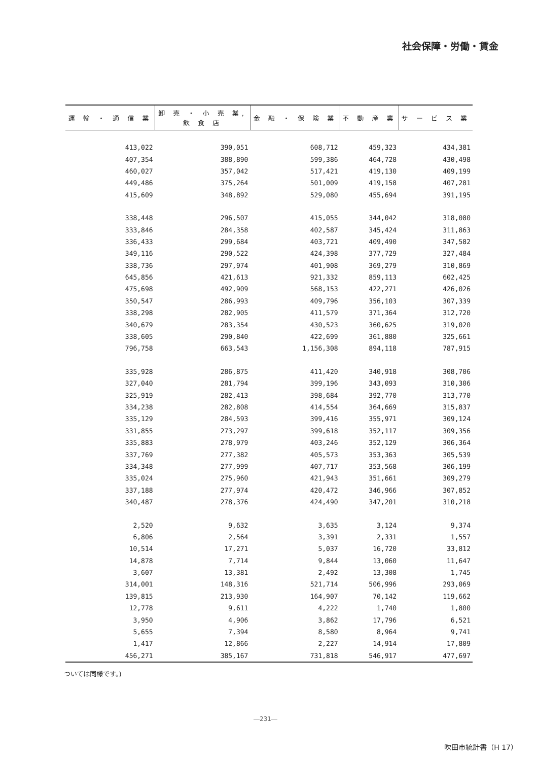社会保障・労働・賃金
| 運 輸 ・ 通 信 業 | 卸 売 ・ 小 売 業, 飲 食 店 | 金 融 ・ 保 険 業 | 不 動 産 業 | サ ー ビ ス 業 |
| --- | --- | --- | --- | --- |
| 413,022 | 390,051 | 608,712 | 459,323 | 434,381 |
| 407,354 | 388,890 | 599,386 | 464,728 | 430,498 |
| 460,027 | 357,042 | 517,421 | 419,130 | 409,199 |
| 449,486 | 375,264 | 501,009 | 419,158 | 407,281 |
| 415,609 | 348,892 | 529,080 | 455,694 | 391,195 |
| 338,448 | 296,507 | 415,055 | 344,042 | 318,080 |
| 333,846 | 284,358 | 402,587 | 345,424 | 311,863 |
| 336,433 | 299,684 | 403,721 | 409,490 | 347,582 |
| 349,116 | 290,522 | 424,398 | 377,729 | 327,484 |
| 338,736 | 297,974 | 401,908 | 369,279 | 310,869 |
| 645,856 | 421,613 | 921,332 | 859,113 | 602,425 |
| 475,698 | 492,909 | 568,153 | 422,271 | 426,026 |
| 350,547 | 286,993 | 409,796 | 356,103 | 307,339 |
| 338,298 | 282,905 | 411,579 | 371,364 | 312,720 |
| 340,679 | 283,354 | 430,523 | 360,625 | 319,020 |
| 338,605 | 290,840 | 422,699 | 361,880 | 325,661 |
| 796,758 | 663,543 | 1,156,308 | 894,118 | 787,915 |
| 335,928 | 286,875 | 411,420 | 340,918 | 308,706 |
| 327,040 | 281,794 | 399,196 | 343,093 | 310,306 |
| 325,919 | 282,413 | 398,684 | 392,770 | 313,770 |
| 334,238 | 282,808 | 414,554 | 364,669 | 315,837 |
| 335,129 | 284,593 | 399,416 | 355,971 | 309,124 |
| 331,855 | 273,297 | 399,618 | 352,117 | 309,356 |
| 335,883 | 278,979 | 403,246 | 352,129 | 306,364 |
| 337,769 | 277,382 | 405,573 | 353,363 | 305,539 |
| 334,348 | 277,999 | 407,717 | 353,568 | 306,199 |
| 335,024 | 275,960 | 421,943 | 351,661 | 309,279 |
| 337,188 | 277,974 | 420,472 | 346,966 | 307,852 |
| 340,487 | 278,376 | 424,490 | 347,201 | 310,218 |
| 2,520 | 9,632 | 3,635 | 3,124 | 9,374 |
| 6,806 | 2,564 | 3,391 | 2,331 | 1,557 |
| 10,514 | 17,271 | 5,037 | 16,720 | 33,812 |
| 14,878 | 7,714 | 9,844 | 13,060 | 11,647 |
| 3,607 | 13,381 | 2,492 | 13,308 | 1,745 |
| 314,001 | 148,316 | 521,714 | 506,996 | 293,069 |
| 139,815 | 213,930 | 164,907 | 70,142 | 119,662 |
| 12,778 | 9,611 | 4,222 | 1,740 | 1,800 |
| 3,950 | 4,906 | 3,862 | 17,796 | 6,521 |
| 5,655 | 7,394 | 8,580 | 8,964 | 9,741 |
| 1,417 | 12,866 | 2,227 | 14,914 | 17,809 |
| 456,271 | 385,167 | 731,818 | 546,917 | 477,697 |
ついては同様です。)
―231―
吹田市統計書（H 17）